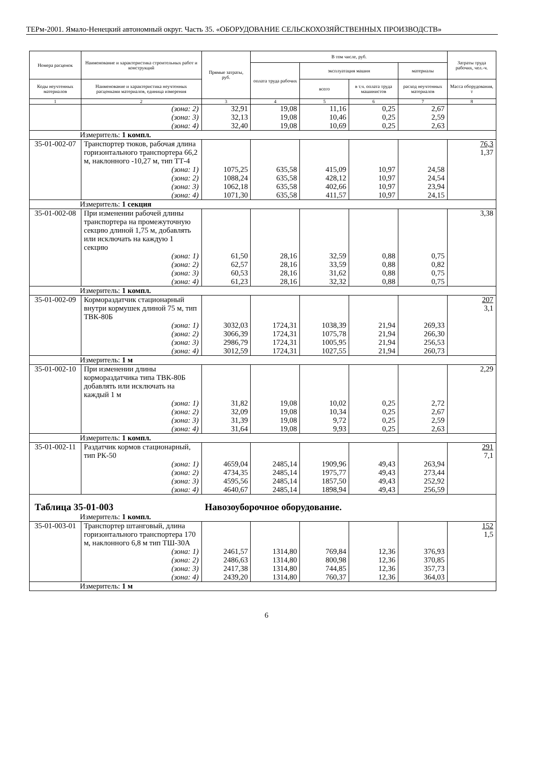ТЕРм-2001. Ямало-Ненецкий автономный округ. Часть 35. «ОБОРУДОВАНИЕ СЕЛЬСКОХОЗЯЙСТВЕННЫХ ПРОИЗВОДСТВ»
| Номера расценок | Наименование и характеристика строительных работ и конструкций | Прямые затраты, руб. | В том числе, руб. | | | | Затраты труда рабочих, чел.-ч. |
| --- | --- | --- | --- | --- | --- | --- | --- |
| | | | оплата труда рабочих | эксплуатация машин | | материалы | |
| Коды неучтенных материалов | Наименование и характеристика неучтенных расценками материалов, единица измерения | | | всего | в т.ч. оплата труда машинистов | расход неучтенных материалов | Масса оборудования, т |
| 1 | 2 | 3 | 4 | 5 | 6 | 7 | 8 |
| | (зона: 2) | 32,91 | 19,08 | 11,16 | 0,25 | 2,67 | |
| | (зона: 3) | 32,13 | 19,08 | 10,46 | 0,25 | 2,59 | |
| | (зона: 4) | 32,40 | 19,08 | 10,69 | 0,25 | 2,63 | |
| Измеритель: 1 компл. | | | | | | | |
| 35-01-002-07 | Транспортер тюков, рабочая длина горизонтального транспортера 66,2 м, наклонного -10,27 м, тип ТТ-4 | | | | | | 76,3 1,37 |
| | (зона: 1) | 1075,25 | 635,58 | 415,09 | 10,97 | 24,58 | |
| | (зона: 2) | 1088,24 | 635,58 | 428,12 | 10,97 | 24,54 | |
| | (зона: 3) | 1062,18 | 635,58 | 402,66 | 10,97 | 23,94 | |
| | (зона: 4) | 1071,30 | 635,58 | 411,57 | 10,97 | 24,15 | |
| Измеритель: 1 секция | | | | | | | |
| 35-01-002-08 | При изменении рабочей длины транспортера на промежуточную секцию длиной 1,75 м, добавлять или исключать на каждую 1 секцию | | | | | | 3,38 |
| | (зона: 1) | 61,50 | 28,16 | 32,59 | 0,88 | 0,75 | |
| | (зона: 2) | 62,57 | 28,16 | 33,59 | 0,88 | 0,82 | |
| | (зона: 3) | 60,53 | 28,16 | 31,62 | 0,88 | 0,75 | |
| | (зона: 4) | 61,23 | 28,16 | 32,32 | 0,88 | 0,75 | |
| Измеритель: 1 компл. | | | | | | | |
| 35-01-002-09 | Кормораздатчик стационарный внутри кормушек длиной 75 м, тип ТВК-80Б | | | | | | 207 3,1 |
| | (зона: 1) | 3032,03 | 1724,31 | 1038,39 | 21,94 | 269,33 | |
| | (зона: 2) | 3066,39 | 1724,31 | 1075,78 | 21,94 | 266,30 | |
| | (зона: 3) | 2986,79 | 1724,31 | 1005,95 | 21,94 | 256,53 | |
| | (зона: 4) | 3012,59 | 1724,31 | 1027,55 | 21,94 | 260,73 | |
| Измеритель: 1 м | | | | | | | |
| 35-01-002-10 | При изменении длины кормораздатчика типа ТВК-80Б добавлять или исключать на каждый 1 м | | | | | | 2,29 |
| | (зона: 1) | 31,82 | 19,08 | 10,02 | 0,25 | 2,72 | |
| | (зона: 2) | 32,09 | 19,08 | 10,34 | 0,25 | 2,67 | |
| | (зона: 3) | 31,39 | 19,08 | 9,72 | 0,25 | 2,59 | |
| | (зона: 4) | 31,64 | 19,08 | 9,93 | 0,25 | 2,63 | |
| Измеритель: 1 компл. | | | | | | | |
| 35-01-002-11 | Раздатчик кормов стационарный, тип РК-50 | | | | | | 291 7,1 |
| | (зона: 1) | 4659,04 | 2485,14 | 1909,96 | 49,43 | 263,94 | |
| | (зона: 2) | 4734,35 | 2485,14 | 1975,77 | 49,43 | 273,44 | |
| | (зона: 3) | 4595,56 | 2485,14 | 1857,50 | 49,43 | 252,92 | |
| | (зона: 4) | 4640,67 | 2485,14 | 1898,94 | 49,43 | 256,59 | |
| Таблица 35-01-003 Навозоуборочное оборудование. Измеритель: 1 компл. | | | | | | | |
| 35-01-003-01 | Транспортер штанговый, длина горизонтального транспортера 170 м, наклонного 6,8 м тип ТШ-30А | | | | | | 152 1,5 |
| | (зона: 1) | 2461,57 | 1314,80 | 769,84 | 12,36 | 376,93 | |
| | (зона: 2) | 2486,63 | 1314,80 | 800,98 | 12,36 | 370,85 | |
| | (зона: 3) | 2417,38 | 1314,80 | 744,85 | 12,36 | 357,73 | |
| | (зона: 4) | 2439,20 | 1314,80 | 760,37 | 12,36 | 364,03 | |
| Измеритель: 1 м | | | | | | | |
6